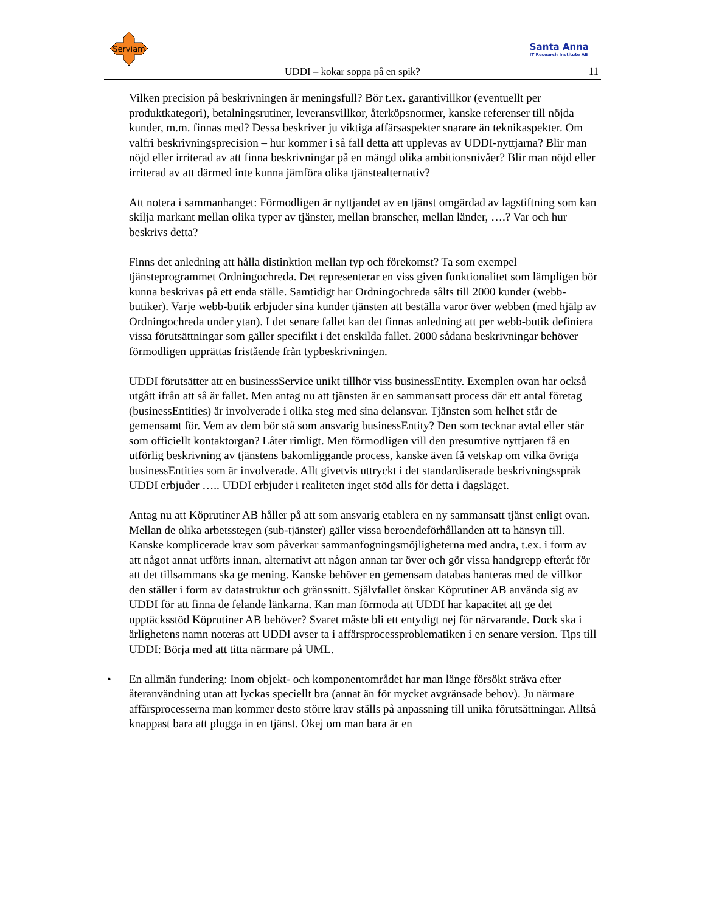Serviam
Santa Anna
IT Research Institute AB
UDDI – kokar soppa på en spik? 11
Vilken precision på beskrivningen är meningsfull? Bör t.ex. garantivillkor (eventuellt per produktkategori), betalningsrutiner, leveransvillkor, återköpsnormer, kanske referenser till nöjda kunder, m.m. finnas med? Dessa beskriver ju viktiga affärsaspekter snarare än teknikaspekter. Om valfri beskrivningsprecision – hur kommer i så fall detta att upplevas av UDDI-nyttjarna? Blir man nöjd eller irriterad av att finna beskrivningar på en mängd olika ambitionsnivåer? Blir man nöjd eller irriterad av att därmed inte kunna jämföra olika tjänstealternativ?
Att notera i sammanhanget: Förmodligen är nyttjandet av en tjänst omgärdad av lagstiftning som kan skilja markant mellan olika typer av tjänster, mellan branscher, mellan länder, ….? Var och hur beskrivs detta?
Finns det anledning att hålla distinktion mellan typ och förekomst? Ta som exempel tjänsteprogrammet Ordningochreda. Det representerar en viss given funktionalitet som lämpligen bör kunna beskrivas på ett enda ställe. Samtidigt har Ordningochreda sålts till 2000 kunder (webb-butiker). Varje webb-butik erbjuder sina kunder tjänsten att beställa varor över webben (med hjälp av Ordningochreda under ytan). I det senare fallet kan det finnas anledning att per webb-butik definiera vissa förutsättningar som gäller specifikt i det enskilda fallet. 2000 sådana beskrivningar behöver förmodligen upprättas fristående från typbeskrivningen.
UDDI förutsätter att en businessService unikt tillhör viss businessEntity. Exemplen ovan har också utgått ifrån att så är fallet. Men antag nu att tjänsten är en sammansatt process där ett antal företag (businessEntities) är involverade i olika steg med sina delansvar. Tjänsten som helhet står de gemensamt för. Vem av dem bör stå som ansvarig businessEntity? Den som tecknar avtal eller står som officiellt kontaktorgan? Låter rimligt. Men förmodligen vill den presumtive nyttjaren få en utförlig beskrivning av tjänstens bakomliggande process, kanske även få vetskap om vilka övriga businessEntities som är involverade. Allt givetvis uttryckt i det standardiserade beskrivningsspråk UDDI erbjuder ….. UDDI erbjuder i realiteten inget stöd alls för detta i dagsläget.
Antag nu att Köprutiner AB håller på att som ansvarig etablera en ny sammansatt tjänst enligt ovan. Mellan de olika arbetsstegen (sub-tjänster) gäller vissa beroendeförhållanden att ta hänsyn till. Kanske komplicerade krav som påverkar sammanfogningsmöjligheterna med andra, t.ex. i form av att något annat utförts innan, alternativt att någon annan tar över och gör vissa handgrepp efteråt för att det tillsammans ska ge mening. Kanske behöver en gemensam databas hanteras med de villkor den ställer i form av datastruktur och gränssnitt. Självfallet önskar Köprutiner AB använda sig av UDDI för att finna de felande länkarna. Kan man förmoda att UDDI har kapacitet att ge det upptäcksstöd Köprutiner AB behöver? Svaret måste bli ett entydigt nej för närvarande. Dock ska i ärlighetens namn noteras att UDDI avser ta i affärsprocessproblematiken i en senare version. Tips till UDDI: Börja med att titta närmare på UML.
• En allmän fundering: Inom objekt- och komponentområdet har man länge försökt sträva efter återanvändning utan att lyckas speciellt bra (annat än för mycket avgränsade behov). Ju närmare affärsprocesserna man kommer desto större krav ställs på anpassning till unika förutsättningar. Alltså knappast bara att plugga in en tjänst. Okej om man bara är en